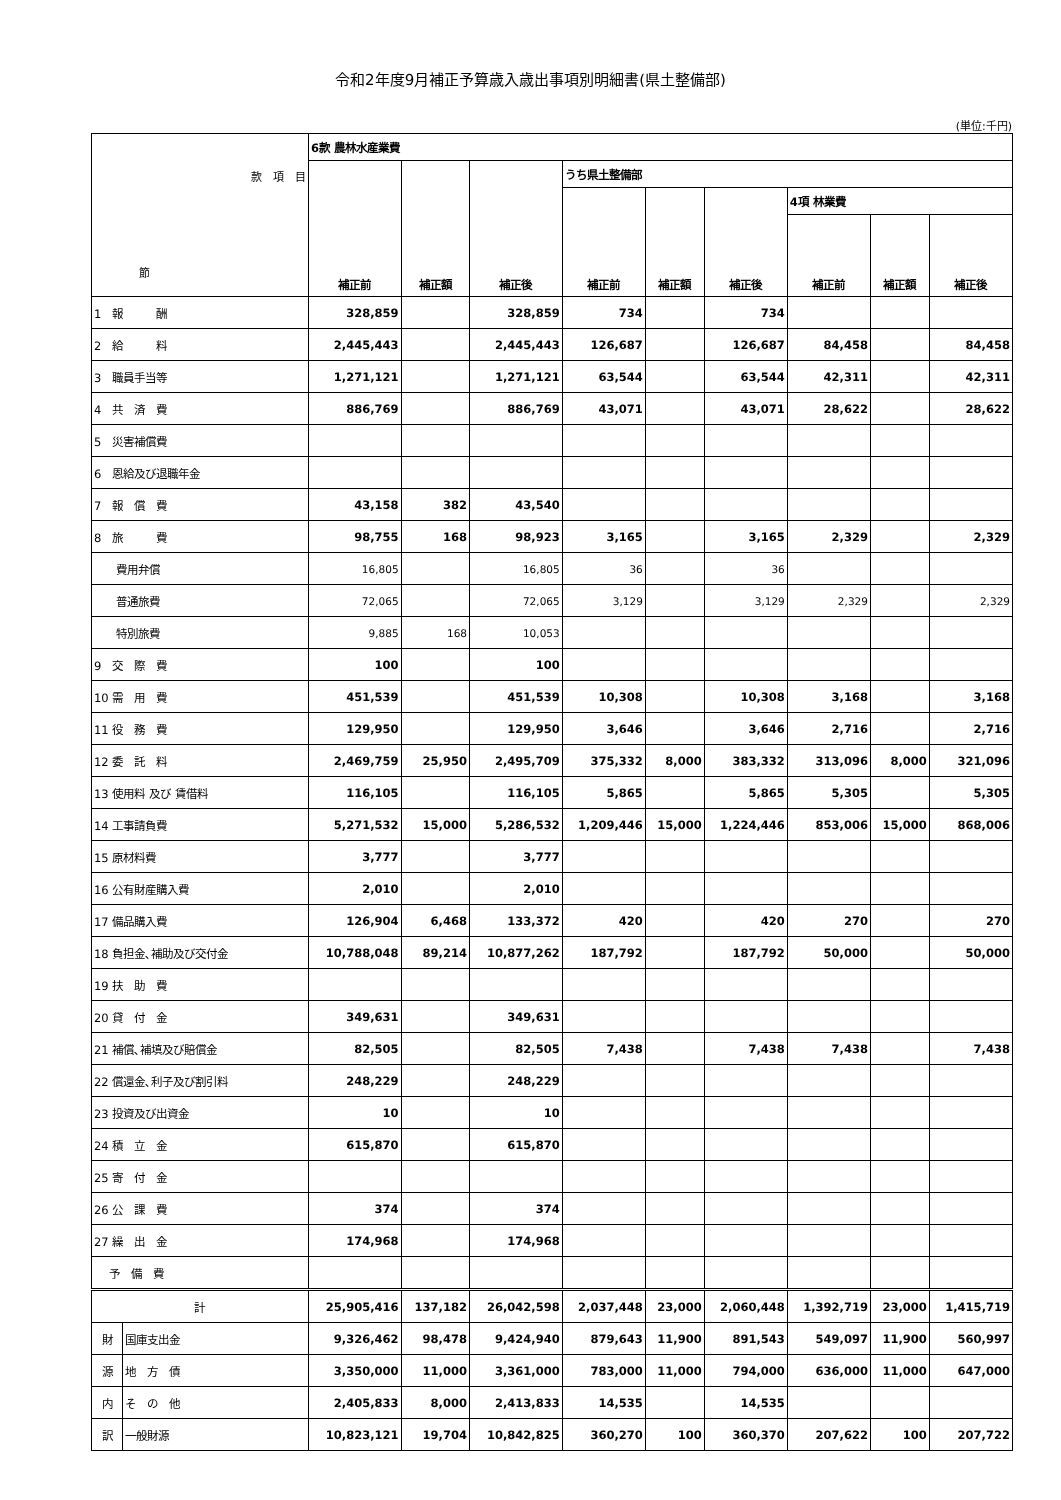令和2年度9月補正予算歳入歳出事項別明細書(県土整備部)
(単位:千円)
| 款 項 目 節 | | 6款 農林水産業費 | | | | | | | | |
| | | 補正前 | 補正額 | 補正後 | うち県土整備部 | | | | | |
| | | | | | 補正前 | 補正額 | 補正後 | 4項 林業費 | | |
| | | | | | | | | 補正前 | 補正額 | 補正後 |
| 1 報 酬 | | 328,859 | | 328,859 | 734 | | 734 | | | |
| 2 給 料 | | 2,445,443 | | 2,445,443 | 126,687 | | 126,687 | 84,458 | | 84,458 |
| 3 職員手当等 | | 1,271,121 | | 1,271,121 | 63,544 | | 63,544 | 42,311 | | 42,311 |
| 4 共 済 費 | | 886,769 | | 886,769 | 43,071 | | 43,071 | 28,622 | | 28,622 |
| 5 災害補償費 | | | | | | | | | | |
| 6 恩給及び退職年金 | | | | | | | | | | |
| 7 報 償 費 | | 43,158 | 382 | 43,540 | | | | | | |
| 8 旅 費 | | 98,755 | 168 | 98,923 | 3,165 | | 3,165 | 2,329 | | 2,329 |
| 費用弁償 | | 16,805 | | 16,805 | 36 | | 36 | | | |
| 普通旅費 | | 72,065 | | 72,065 | 3,129 | | 3,129 | 2,329 | | 2,329 |
| 特別旅費 | | 9,885 | 168 | 10,053 | | | | | | |
| 9 交 際 費 | | 100 | | 100 | | | | | | |
| 10 需 用 費 | | 451,539 | | 451,539 | 10,308 | | 10,308 | 3,168 | | 3,168 |
| 11 役 務 費 | | 129,950 | | 129,950 | 3,646 | | 3,646 | 2,716 | | 2,716 |
| 12 委 託 料 | | 2,469,759 | 25,950 | 2,495,709 | 375,332 | 8,000 | 383,332 | 313,096 | 8,000 | 321,096 |
| 13 使用料 及び 賃借料 | | 116,105 | | 116,105 | 5,865 | | 5,865 | 5,305 | | 5,305 |
| 14 工事請負費 | | 5,271,532 | 15,000 | 5,286,532 | 1,209,446 | 15,000 | 1,224,446 | 853,006 | 15,000 | 868,006 |
| 15 原材料費 | | 3,777 | | 3,777 | | | | | | |
| 16 公有財産購入費 | | 2,010 | | 2,010 | | | | | | |
| 17 備品購入費 | | 126,904 | 6,468 | 133,372 | 420 | | 420 | 270 | | 270 |
| 18 負担金､補助及び交付金 | | 10,788,048 | 89,214 | 10,877,262 | 187,792 | | 187,792 | 50,000 | | 50,000 |
| 19 扶 助 費 | | | | | | | | | | |
| 20 貸 付 金 | | 349,631 | | 349,631 | | | | | | |
| 21 補償､補填及び賠償金 | | 82,505 | | 82,505 | 7,438 | | 7,438 | 7,438 | | 7,438 |
| 22 償還金､利子及び割引料 | | 248,229 | | 248,229 | | | | | | |
| 23 投資及び出資金 | | 10 | | 10 | | | | | | |
| 24 積 立 金 | | 615,870 | | 615,870 | | | | | | |
| 25 寄 付 金 | | | | | | | | | | |
| 26 公 課 費 | | 374 | | 374 | | | | | | |
| 27 繰 出 金 | | 174,968 | | 174,968 | | | | | | |
| 予 備 費 | | | | | | | | | | |
| 計 | | 25,905,416 | 137,182 | 26,042,598 | 2,037,448 | 23,000 | 2,060,448 | 1,392,719 | 23,000 | 1,415,719 |
| 財 | 国庫支出金 | 9,326,462 | 98,478 | 9,424,940 | 879,643 | 11,900 | 891,543 | 549,097 | 11,900 | 560,997 |
| 源 | 地 方 債 | 3,350,000 | 11,000 | 3,361,000 | 783,000 | 11,000 | 794,000 | 636,000 | 11,000 | 647,000 |
| 内 | そ の 他 | 2,405,833 | 8,000 | 2,413,833 | 14,535 | | 14,535 | | | |
| 訳 | 一般財源 | 10,823,121 | 19,704 | 10,842,825 | 360,270 | 100 | 360,370 | 207,622 | 100 | 207,722 |